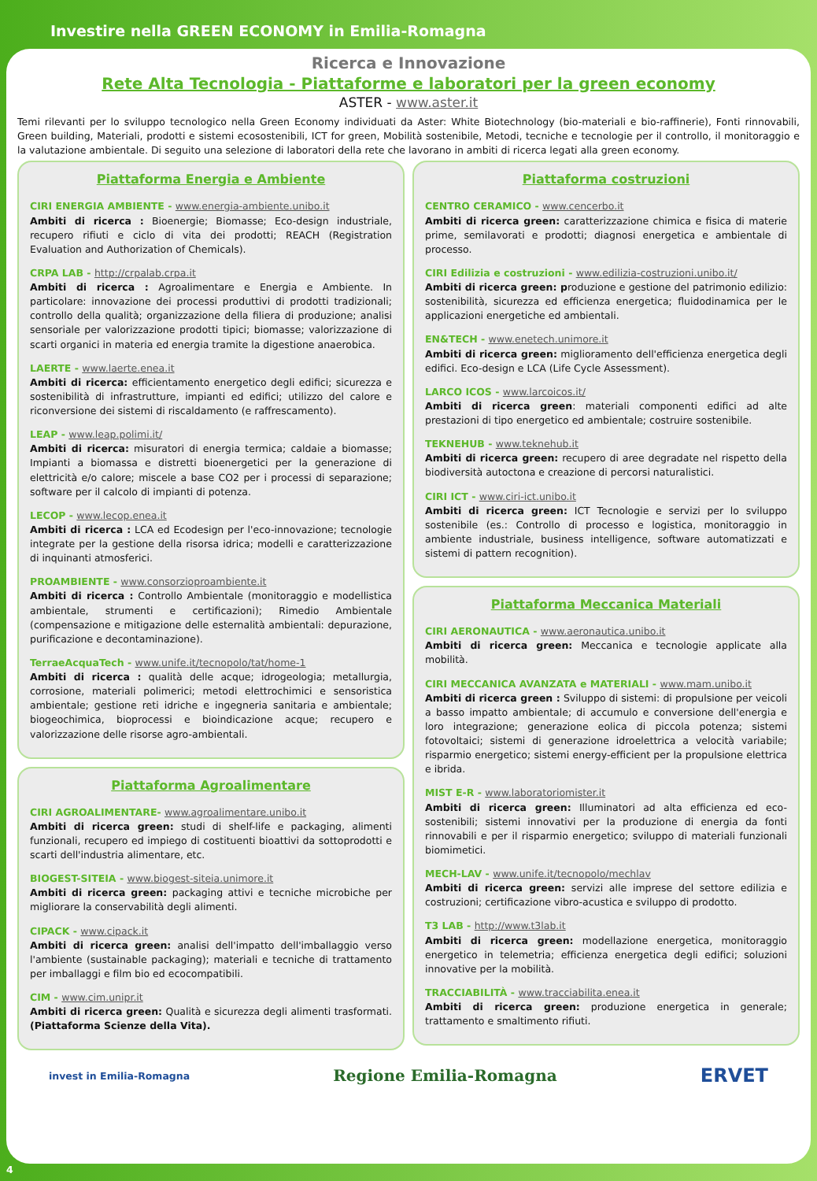Investire nella GREEN ECONOMY in Emilia-Romagna
Ricerca e Innovazione
Rete Alta Tecnologia - Piattaforme e laboratori per la green economy
ASTER - www.aster.it
Temi rilevanti per lo sviluppo tecnologico nella Green Economy individuati da Aster: White Biotechnology (bio-materiali e bio-raffinerie), Fonti rinnovabili, Green building, Materiali, prodotti e sistemi ecosostenibili, ICT for green, Mobilità sostenibile, Metodi, tecniche e tecnologie per il controllo, il monitoraggio e la valutazione ambientale. Di seguito una selezione di laboratori della rete che lavorano in ambiti di ricerca legati alla green economy.
Piattaforma Energia e Ambiente
CIRI ENERGIA AMBIENTE - www.energia-ambiente.unibo.it
Ambiti di ricerca : Bioenergie; Biomasse; Eco-design industriale, recupero rifiuti e ciclo di vita dei prodotti; REACH (Registration Evaluation and Authorization of Chemicals).
CRPA LAB - http://crpalab.crpa.it
Ambiti di ricerca : Agroalimentare e Energia e Ambiente. In particolare: innovazione dei processi produttivi di prodotti tradizionali; controllo della qualità; organizzazione della filiera di produzione; analisi sensoriale per valorizzazione prodotti tipici; biomasse; valorizzazione di scarti organici in materia ed energia tramite la digestione anaerobica.
LAERTE - www.laerte.enea.it
Ambiti di ricerca: efficientamento energetico degli edifici; sicurezza e sostenibilità di infrastrutture, impianti ed edifici; utilizzo del calore e riconversione dei sistemi di riscaldamento (e raffrescamento).
LEAP - www.leap.polimi.it/
Ambiti di ricerca: misuratori di energia termica; caldaie a biomasse; Impianti a biomassa e distretti bioenergetici per la generazione di elettricità e/o calore; miscele a base CO2 per i processi di separazione; software per il calcolo di impianti di potenza.
LECOP - www.lecop.enea.it
Ambiti di ricerca : LCA ed Ecodesign per l'eco-innovazione; tecnologie integrate per la gestione della risorsa idrica; modelli e caratterizzazione di inquinanti atmosferici.
PROAMBIENTE - www.consorzioproambiente.it
Ambiti di ricerca : Controllo Ambientale (monitoraggio e modellistica ambientale, strumenti e certificazioni); Rimedio Ambientale (compensazione e mitigazione delle esternalità ambientali: depurazione, purificazione e decontaminazione).
TerraeAcquaTech - www.unife.it/tecnopolo/tat/home-1
Ambiti di ricerca : qualità delle acque; idrogeologia; metallurgia, corrosione, materiali polimerici; metodi elettrochimici e sensoristica ambientale; gestione reti idriche e ingegneria sanitaria e ambientale; biogeochimica, bioprocessi e bioindicazione acque; recupero e valorizzazione delle risorse agro-ambientali.
Piattaforma Agroalimentare
CIRI AGROALIMENTARE- www.agroalimentare.unibo.it
Ambiti di ricerca green: studi di shelf-life e packaging, alimenti funzionali, recupero ed impiego di costituenti bioattivi da sottoprodotti e scarti dell'industria alimentare, etc.
BIOGEST-SITEIA - www.biogest-siteia.unimore.it
Ambiti di ricerca green: packaging attivi e tecniche microbiche per migliorare la conservabilità degli alimenti.
CIPACK - www.cipack.it
Ambiti di ricerca green: analisi dell'impatto dell'imballaggio verso l'ambiente (sustainable packaging); materiali e tecniche di trattamento per imballaggi e film bio ed ecocompatibili.
CIM - www.cim.unipr.it
Ambiti di ricerca green: Qualità e sicurezza degli alimenti trasformati. (Piattaforma Scienze della Vita).
Piattaforma costruzioni
CENTRO CERAMICO - www.cencerbo.it
Ambiti di ricerca green: caratterizzazione chimica e fisica di materie prime, semilavorati e prodotti; diagnosi energetica e ambientale di processo.
CIRI Edilizia e costruzioni - www.edilizia-costruzioni.unibo.it/
Ambiti di ricerca green: produzione e gestione del patrimonio edilizio: sostenibilità, sicurezza ed efficienza energetica; fluidodinamica per le applicazioni energetiche ed ambientali.
EN&TECH - www.enetech.unimore.it
Ambiti di ricerca green: miglioramento dell'efficienza energetica degli edifici. Eco-design e LCA (Life Cycle Assessment).
LARCO ICOS - www.larcoicos.it/
Ambiti di ricerca green: materiali componenti edifici ad alte prestazioni di tipo energetico ed ambientale; costruire sostenibile.
TEKNEHUB - www.teknehub.it
Ambiti di ricerca green: recupero di aree degradate nel rispetto della biodiversità autoctona e creazione di percorsi naturalistici.
CIRI ICT - www.ciri-ict.unibo.it
Ambiti di ricerca green: ICT Tecnologie e servizi per lo sviluppo sostenibile (es.: Controllo di processo e logistica, monitoraggio in ambiente industriale, business intelligence, software automatizzati e sistemi di pattern recognition).
Piattaforma Meccanica Materiali
CIRI AERONAUTICA - www.aeronautica.unibo.it
Ambiti di ricerca green: Meccanica e tecnologie applicate alla mobilità.
CIRI MECCANICA AVANZATA e MATERIALI - www.mam.unibo.it
Ambiti di ricerca green : Sviluppo di sistemi: di propulsione per veicoli a basso impatto ambientale; di accumulo e conversione dell'energia e loro integrazione; generazione eolica di piccola potenza; sistemi fotovoltaici; sistemi di generazione idroelettrica a velocità variabile; risparmio energetico; sistemi energy-efficient per la propulsione elettrica e ibrida.
MIST E-R - www.laboratoriomister.it
Ambiti di ricerca green: Illuminatori ad alta efficienza ed eco-sostenibili; sistemi innovativi per la produzione di energia da fonti rinnovabili e per il risparmio energetico; sviluppo di materiali funzionali biomimetici.
MECH-LAV - www.unife.it/tecnopolo/mechlav
Ambiti di ricerca green: servizi alle imprese del settore edilizia e costruzioni; certificazione vibro-acustica e sviluppo di prodotto.
T3 LAB - http://www.t3lab.it
Ambiti di ricerca green: modellazione energetica, monitoraggio energetico in telemetria; efficienza energetica degli edifici; soluzioni innovative per la mobilità.
TRACCIABILITÀ - www.tracciabilita.enea.it
Ambiti di ricerca green: produzione energetica in generale; trattamento e smaltimento rifiuti.
invest in Emilia-Romagna Regione Emilia-Romagna ERVET
4